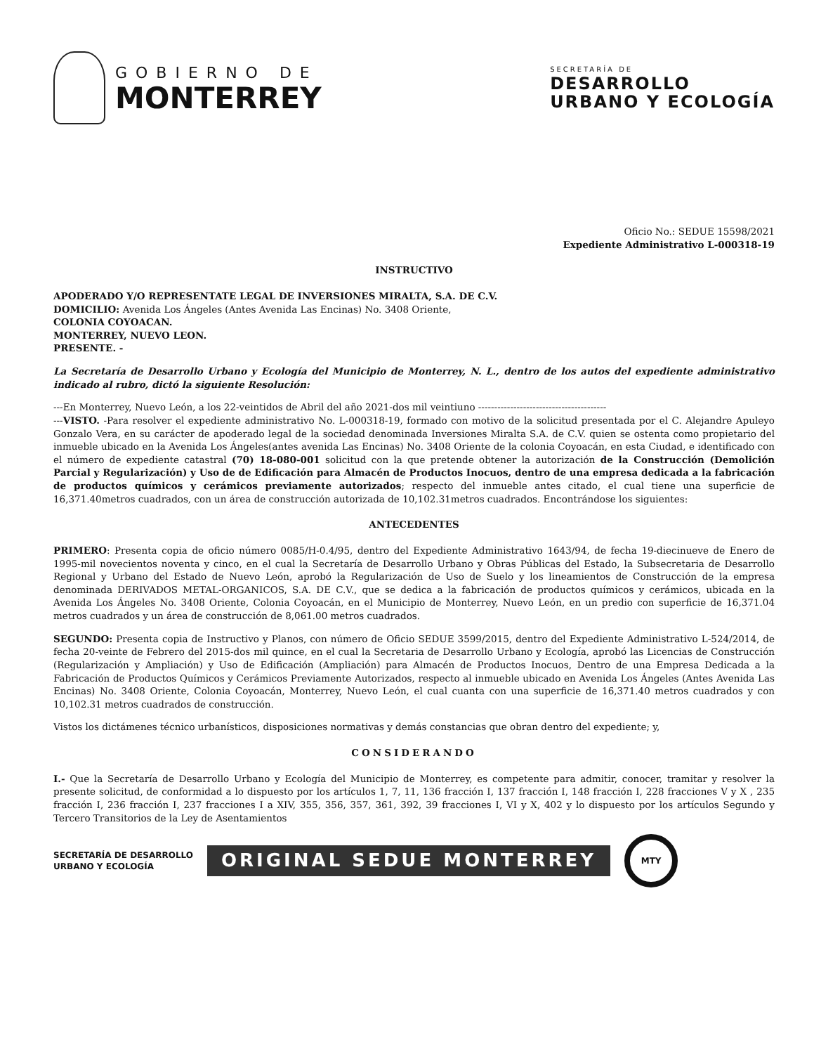GOBIERNO DE
MONTERREY
SECRETARÍA DE
DESARROLLO
URBANO Y ECOLOGÍA
Oficio No.: SEDUE 15598/2021
Expediente Administrativo L-000318-19
INSTRUCTIVO
APODERADO Y/O REPRESENTATE LEGAL DE INVERSIONES MIRALTA, S.A. DE C.V.
DOMICILIO: Avenida Los Ángeles (Antes Avenida Las Encinas) No. 3408 Oriente,
COLONIA COYOACAN.
MONTERREY, NUEVO LEON.
PRESENTE. -
La Secretaría de Desarrollo Urbano y Ecología del Municipio de Monterrey, N. L., dentro de los autos del expediente administrativo indicado al rubro, dictó la siguiente Resolución:
---En Monterrey, Nuevo León, a los 22-veintidos de Abril del año 2021-dos mil veintiuno ----------------------------------------
---VISTO. -Para resolver el expediente administrativo No. L-000318-19, formado con motivo de la solicitud presentada por el C. Alejandre Apuleyo Gonzalo Vera, en su carácter de apoderado legal de la sociedad denominada Inversiones Miralta S.A. de C.V. quien se ostenta como propietario del inmueble ubicado en la Avenida Los Ángeles(antes avenida Las Encinas) No. 3408 Oriente de la colonia Coyoacán, en esta Ciudad, e identificado con el número de expediente catastral (70) 18-080-001 solicitud con la que pretende obtener la autorización de la Construcción (Demolición Parcial y Regularización) y Uso de de Edificación para Almacén de Productos Inocuos, dentro de una empresa dedicada a la fabricación de productos químicos y cerámicos previamente autorizados; respecto del inmueble antes citado, el cual tiene una superficie de 16,371.40metros cuadrados, con un área de construcción autorizada de 10,102.31metros cuadrados. Encontrándose los siguientes:
ANTECEDENTES
PRIMERO: Presenta copia de oficio número 0085/H-0.4/95, dentro del Expediente Administrativo 1643/94, de fecha 19-diecinueve de Enero de 1995-mil novecientos noventa y cinco, en el cual la Secretaría de Desarrollo Urbano y Obras Públicas del Estado, la Subsecretaria de Desarrollo Regional y Urbano del Estado de Nuevo León, aprobó la Regularización de Uso de Suelo y los lineamientos de Construcción de la empresa denominada DERIVADOS METAL-ORGANICOS, S.A. DE C.V., que se dedica a la fabricación de productos químicos y cerámicos, ubicada en la Avenida Los Ángeles No. 3408 Oriente, Colonia Coyoacán, en el Municipio de Monterrey, Nuevo León, en un predio con superficie de 16,371.04 metros cuadrados y un área de construcción de 8,061.00 metros cuadrados.
SEGUNDO: Presenta copia de Instructivo y Planos, con número de Oficio SEDUE 3599/2015, dentro del Expediente Administrativo L-524/2014, de fecha 20-veinte de Febrero del 2015-dos mil quince, en el cual la Secretaria de Desarrollo Urbano y Ecología, aprobó las Licencias de Construcción (Regularización y Ampliación) y Uso de Edificación (Ampliación) para Almacén de Productos Inocuos, Dentro de una Empresa Dedicada a la Fabricación de Productos Químicos y Cerámicos Previamente Autorizados, respecto al inmueble ubicado en Avenida Los Ángeles (Antes Avenida Las Encinas) No. 3408 Oriente, Colonia Coyoacán, Monterrey, Nuevo León, el cual cuanta con una superficie de 16,371.40 metros cuadrados y con 10,102.31 metros cuadrados de construcción.
Vistos los dictámenes técnico urbanísticos, disposiciones normativas y demás constancias que obran dentro del expediente; y,
CONSIDERANDO
I.- Que la Secretaría de Desarrollo Urbano y Ecología del Municipio de Monterrey, es competente para admitir, conocer, tramitar y resolver la presente solicitud, de conformidad a lo dispuesto por los artículos 1, 7, 11, 136 fracción I, 137 fracción I, 148 fracción I, 228 fracciones V y X , 235 fracción I, 236 fracción I, 237 fracciones I a XIV, 355, 356, 357, 361, 392, 39 fracciones I, VI y X, 402 y lo dispuesto por los artículos Segundo y Tercero Transitorios de la Ley de Asentamientos
SECRETARÍA DE DESARROLLO
URBANO Y ECOLOGÍA ORIGINAL SEDUE MONTERREY MTY